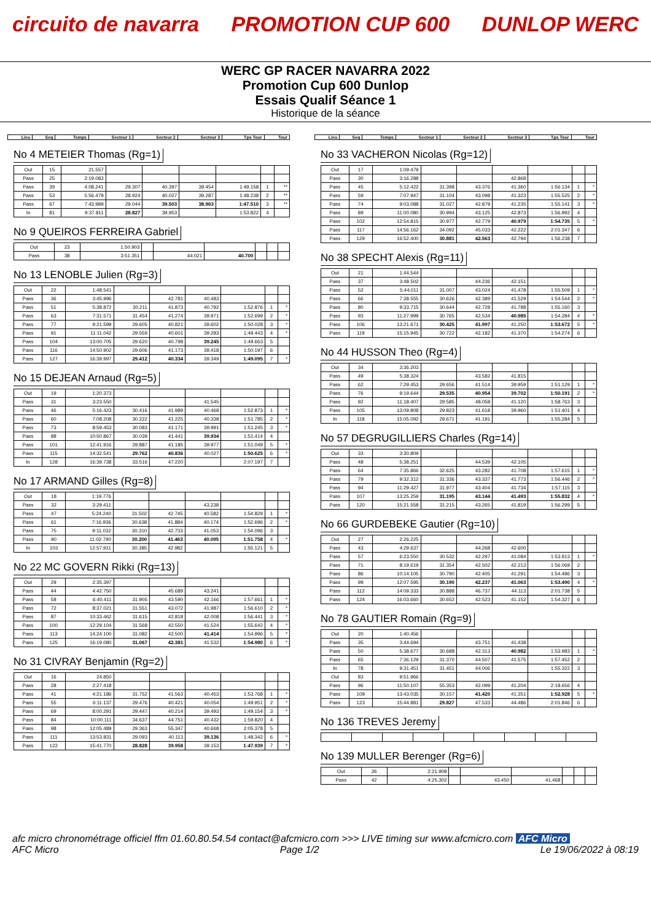circuito de navarra PROMOTION CUP 600 DUNLOP WERC
WERC GP RACER NAVARRA 2022
Promotion Cup 600 Dunlop
Essais Qualif Séance 1
Historique de la séance
| Lieu | Seq | Temps | Secteur 1 | Secteur 2 | Secteur 3 | Tps Tour | Tour |
No 4 METEIER Thomas (Rg=1)
| Out | 15 | 21.557 | | | | | | |
| Pass | 25 | 2:19.083 | | | | | | |
| Pass | 39 | 4:08.241 | 29.307 | 40.397 | 39.454 | 1:49.158 | 1 | ** |
| Pass | 53 | 5:56.479 | 28.924 | 40.027 | 39.287 | 1:48.238 | 2 | ** |
| Pass | 67 | 7:43.989 | 29.044 | 39.503 | 38.963 | 1:47.510 | 3 | ** |
| In | 81 | 9:37.811 | 28.827 | 39.953 | | 1:53.822 | 4 | |
No 9 QUEIROS FERREIRA Gabriel
| Out | 23 | 1:50.903 | | | | | | |
| Pass | 38 | 3:51.351 | | 44.021 | 40.700 | | | |
No 13 LENOBLE Julien (Rg=3)
| Out | 22 | 1:48.541 | | | | | | |
| Pass | 36 | 3:45.996 | | 42.781 | 40.483 | | | |
| Pass | 51 | 5:38.872 | 30.211 | 41.873 | 40.792 | 1:52.876 | 1 | * |
| Pass | 63 | 7:31.571 | 31.454 | 41.274 | 39.971 | 1:52.699 | 2 | * |
| Pass | 77 | 9:21.599 | 29.605 | 40.821 | 39.602 | 1:50.028 | 3 | * |
| Pass | 91 | 11:11.042 | 29.559 | 40.601 | 39.283 | 1:49.443 | 4 | * |
| Pass | 104 | 13:00.705 | 29.620 | 40.798 | 39.245 | 1:49.663 | 5 | |
| Pass | 116 | 14:50.902 | 29.606 | 41.173 | 39.418 | 1:50.197 | 6 | |
| Pass | 127 | 16:39.997 | 29.412 | 40.334 | 39.349 | 1:49.095 | 7 | * |
No 15 DEJEAN Arnaud (Rg=5)
| Out | 19 | 1:20.373 | | | | | | |
| Pass | 31 | 3:23.550 | | | 41.545 | | | |
| Pass | 46 | 5:16.423 | 30.416 | 41.989 | 40.468 | 1:52.873 | 1 | * |
| Pass | 60 | 7:08.208 | 30.222 | 41.225 | 40.338 | 1:51.785 | 2 | * |
| Pass | 73 | 8:59.453 | 30.083 | 41.171 | 39.991 | 1:51.245 | 3 | * |
| Pass | 88 | 10:50.867 | 30.039 | 41.441 | 39.934 | 1:51.414 | 4 | |
| Pass | 101 | 12:41.916 | 29.887 | 41.185 | 39.977 | 1:51.049 | 5 | * |
| Pass | 115 | 14:32.541 | 29.762 | 40.836 | 40.027 | 1:50.625 | 6 | * |
| In | 128 | 16:39.738 | 33.516 | 47.220 | | 2:07.197 | 7 | |
No 17 ARMAND Gilles (Rg=8)
| Out | 18 | 1:19.776 | | | | | | |
| Pass | 32 | 3:29.411 | | | 43.238 | | | |
| Pass | 47 | 5:24.240 | 31.502 | 42.745 | 40.582 | 1:54.829 | 1 | * |
| Pass | 61 | 7:16.936 | 30.638 | 41.884 | 40.174 | 1:52.696 | 2 | * |
| Pass | 75 | 9:11.032 | 30.310 | 42.733 | 41.053 | 1:54.096 | 3 | |
| Pass | 90 | 11:02.790 | 30.200 | 41.463 | 40.095 | 1:51.758 | 4 | * |
| In | 103 | 12:57.911 | 30.385 | 42.982 | | 1:55.121 | 5 | |
No 22 MC GOVERN Rikki (Rg=13)
| Out | 29 | 2:35.397 | | | | | | |
| Pass | 44 | 4:42.750 | | 45.689 | 43.241 | | | |
| Pass | 58 | 6:40.411 | 31.905 | 43.590 | 42.166 | 1:57.661 | 1 | * |
| Pass | 72 | 8:37.021 | 31.551 | 43.072 | 41.987 | 1:56.610 | 2 | * |
| Pass | 87 | 10:33.462 | 31.615 | 42.818 | 42.008 | 1:56.441 | 3 | * |
| Pass | 100 | 12:29.104 | 31.568 | 42.550 | 41.524 | 1:55.642 | 4 | * |
| Pass | 113 | 14:24.100 | 31.082 | 42.500 | 41.414 | 1:54.996 | 5 | * |
| Pass | 125 | 16:19.080 | 31.067 | 42.381 | 41.532 | 1:54.980 | 6 | * |
No 31 CIVRAY Benjamin (Rg=2)
| Out | 16 | 24.850 | | | | | | |
| Pass | 28 | 2:27.418 | | | | | | |
| Pass | 41 | 4:21.186 | 31.752 | 41.563 | 40.453 | 1:53.768 | 1 | * |
| Pass | 55 | 6:11.137 | 29.476 | 40.421 | 40.054 | 1:49.951 | 2 | * |
| Pass | 69 | 8:00.291 | 29.447 | 40.214 | 39.493 | 1:49.154 | 3 | * |
| Pass | 84 | 10:00.111 | 34.637 | 44.751 | 40.432 | 1:59.820 | 4 | |
| Pass | 98 | 12:05.489 | 29.363 | 55.347 | 40.668 | 2:05.378 | 5 | |
| Pass | 111 | 13:53.831 | 29.093 | 40.113 | 39.136 | 1:48.342 | 6 | * |
| Pass | 122 | 15:41.770 | 28.828 | 39.958 | 39.153 | 1:47.939 | 7 | * |
| Lieu | Seq | Temps | Secteur 1 | Secteur 2 | Secteur 3 | Tps Tour | Tour |
No 33 VACHERON Nicolas (Rg=12)
| Out | 17 | 1:09.479 | | | | | | |
| Pass | 30 | 3:16.288 | | | 42.868 | | | |
| Pass | 45 | 5:12.422 | 31.398 | 43.376 | 41.360 | 1:56.134 | 1 | * |
| Pass | 59 | 7:07.947 | 31.104 | 43.098 | 41.323 | 1:55.525 | 2 | * |
| Pass | 74 | 9:03.088 | 31.027 | 42.879 | 41.235 | 1:55.141 | 3 | * |
| Pass | 89 | 11:00.080 | 30.994 | 43.125 | 42.873 | 1:56.992 | 4 | |
| Pass | 102 | 12:54.815 | 30.977 | 42.779 | 40.979 | 1:54.735 | 5 | * |
| Pass | 117 | 14:56.162 | 34.092 | 45.033 | 42.222 | 2:01.347 | 6 | |
| Pass | 129 | 16:52.400 | 30.881 | 42.563 | 42.794 | 1:56.238 | 7 | |
No 38 SPECHT Alexis (Rg=11)
| Out | 21 | 1:44.544 | | | | | | |
| Pass | 37 | 3:48.502 | | 44.236 | 42.151 | | | |
| Pass | 52 | 5:44.011 | 31.007 | 43.024 | 41.478 | 1:55.509 | 1 | * |
| Pass | 66 | 7:38.555 | 30.626 | 42.389 | 41.529 | 1:54.544 | 2 | * |
| Pass | 80 | 9:33.715 | 30.644 | 42.728 | 41.788 | 1:55.160 | 3 | |
| Pass | 93 | 11:27.999 | 30.765 | 42.534 | 40.985 | 1:54.284 | 4 | * |
| Pass | 106 | 13:21.671 | 30.425 | 41.997 | 41.250 | 1:53.672 | 5 | * |
| Pass | 119 | 15:15.945 | 30.722 | 42.182 | 41.370 | 1:54.274 | 6 | |
No 44 HUSSON Theo (Rg=4)
| Out | 34 | 3:36.203 | | | | | | |
| Pass | 49 | 5:38.324 | | 43.582 | 41.815 | | | |
| Pass | 62 | 7:29.453 | 29.656 | 41.514 | 39.959 | 1:51.129 | 1 | * |
| Pass | 76 | 9:19.644 | 29.535 | 40.954 | 39.702 | 1:50.191 | 2 | * |
| Pass | 92 | 11:18.407 | 29.585 | 48.058 | 41.120 | 1:58.763 | 3 | |
| Pass | 105 | 13:09.808 | 29.823 | 41.618 | 39.960 | 1:51.401 | 4 | |
| In | 118 | 15:05.092 | 29.671 | 41.191 | | 1:55.284 | 5 | |
No 57 DEGRUGILLIERS Charles (Rg=14)
| Out | 33 | 3:30.809 | | | | | | |
| Pass | 48 | 5:38.251 | | 44.539 | 42.105 | | | |
| Pass | 64 | 7:35.866 | 32.625 | 43.282 | 41.708 | 1:57.615 | 1 | * |
| Pass | 79 | 9:32.312 | 31.336 | 43.337 | 41.773 | 1:56.446 | 2 | * |
| Pass | 94 | 11:29.427 | 31.977 | 43.404 | 41.734 | 1:57.115 | 3 | |
| Pass | 107 | 13:25.259 | 31.195 | 43.144 | 41.493 | 1:55.832 | 4 | * |
| Pass | 120 | 15:21.558 | 31.215 | 43.265 | 41.819 | 1:56.299 | 5 | |
No 66 GURDEBEKE Gautier (Rg=10)
| Out | 27 | 2:26.225 | | | | | | |
| Pass | 43 | 4:29.637 | | 44.268 | 42.600 | | | |
| Pass | 57 | 6:23.550 | 30.532 | 42.297 | 41.084 | 1:53.913 | 1 | * |
| Pass | 71 | 8:19.619 | 31.354 | 42.502 | 42.213 | 1:56.069 | 2 | |
| Pass | 86 | 10:14.105 | 30.790 | 42.405 | 41.291 | 1:54.486 | 3 | |
| Pass | 99 | 12:07.595 | 30.190 | 42.237 | 41.063 | 1:53.490 | 4 | * |
| Pass | 112 | 14:09.333 | 30.888 | 46.737 | 44.113 | 2:01.738 | 5 | |
| Pass | 124 | 16:03.660 | 30.652 | 42.523 | 41.152 | 1:54.327 | 6 | |
No 78 GAUTIER Romain (Rg=9)
| Out | 20 | 1:40.456 | | | | | | |
| Pass | 35 | 3:44.694 | | 43.751 | 41.438 | | | |
| Pass | 50 | 5:38.677 | 30.688 | 42.313 | 40.982 | 1:53.983 | 1 | * |
| Pass | 65 | 7:36.129 | 31.370 | 44.507 | 41.575 | 1:57.452 | 2 | |
| In | 78 | 9:31.451 | 31.451 | 44.006 | | 1:55.322 | 3 | |
| Out | 83 | 9:51.966 | | | | | | |
| Pass | 96 | 11:50.107 | 55.353 | 42.099 | 41.204 | 2:18.656 | 4 | |
| Pass | 109 | 13:43.035 | 30.157 | 41.420 | 41.351 | 1:52.928 | 5 | * |
| Pass | 123 | 15:44.881 | 29.827 | 47.533 | 44.486 | 2:01.846 | 6 | |
No 136 TREVES Jeremy No 139 MULLER Berenger (Rg=6)
| Out | 26 | 2:21.908 | | | | | | |
| Pass | 42 | 4:25.302 | | 43.450 | 41.468 | | | |
afc micro chronométrage officiel ffm 01.60.80.54.54 contact@afcmicro.com >>> LIVE timing sur www.afcmicro.com AFC Micro
AFC Micro Page 1/2 Le 19/06/2022 à 08:19